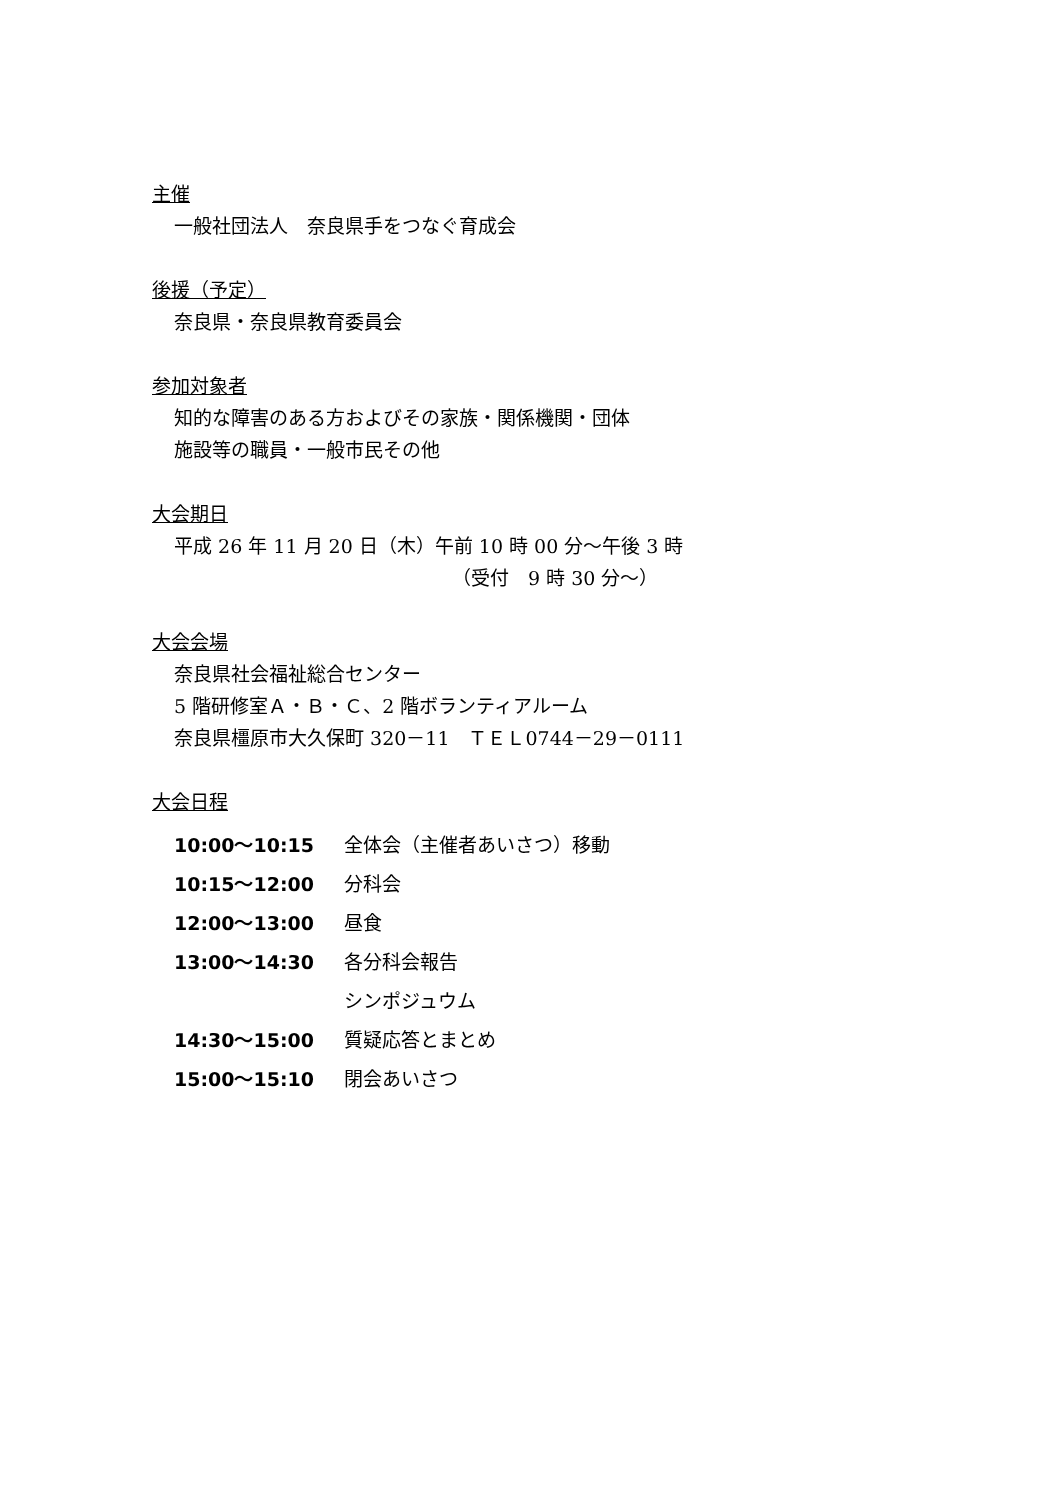主催
一般社団法人　奈良県手をつなぐ育成会
後援（予定）
奈良県・奈良県教育委員会
参加対象者
知的な障害のある方およびその家族・関係機関・団体
施設等の職員・一般市民その他
大会期日
平成 26 年 11 月 20 日（木）午前 10 時 00 分～午後 3 時
（受付　9 時 30 分～）
大会会場
奈良県社会福祉総合センター
5 階研修室Ａ・Ｂ・Ｃ、2 階ボランティアルーム
奈良県橿原市大久保町 320－11　ＴＥＬ0744－29－0111
大会日程
| 10:00～10:15 | 全体会（主催者あいさつ）移動 |
| 10:15～12:00 | 分科会 |
| 12:00～13:00 | 昼食 |
| 13:00～14:30 | 各分科会報告 |
| | シンポジュウム |
| 14:30～15:00 | 質疑応答とまとめ |
| 15:00～15:10 | 閉会あいさつ |